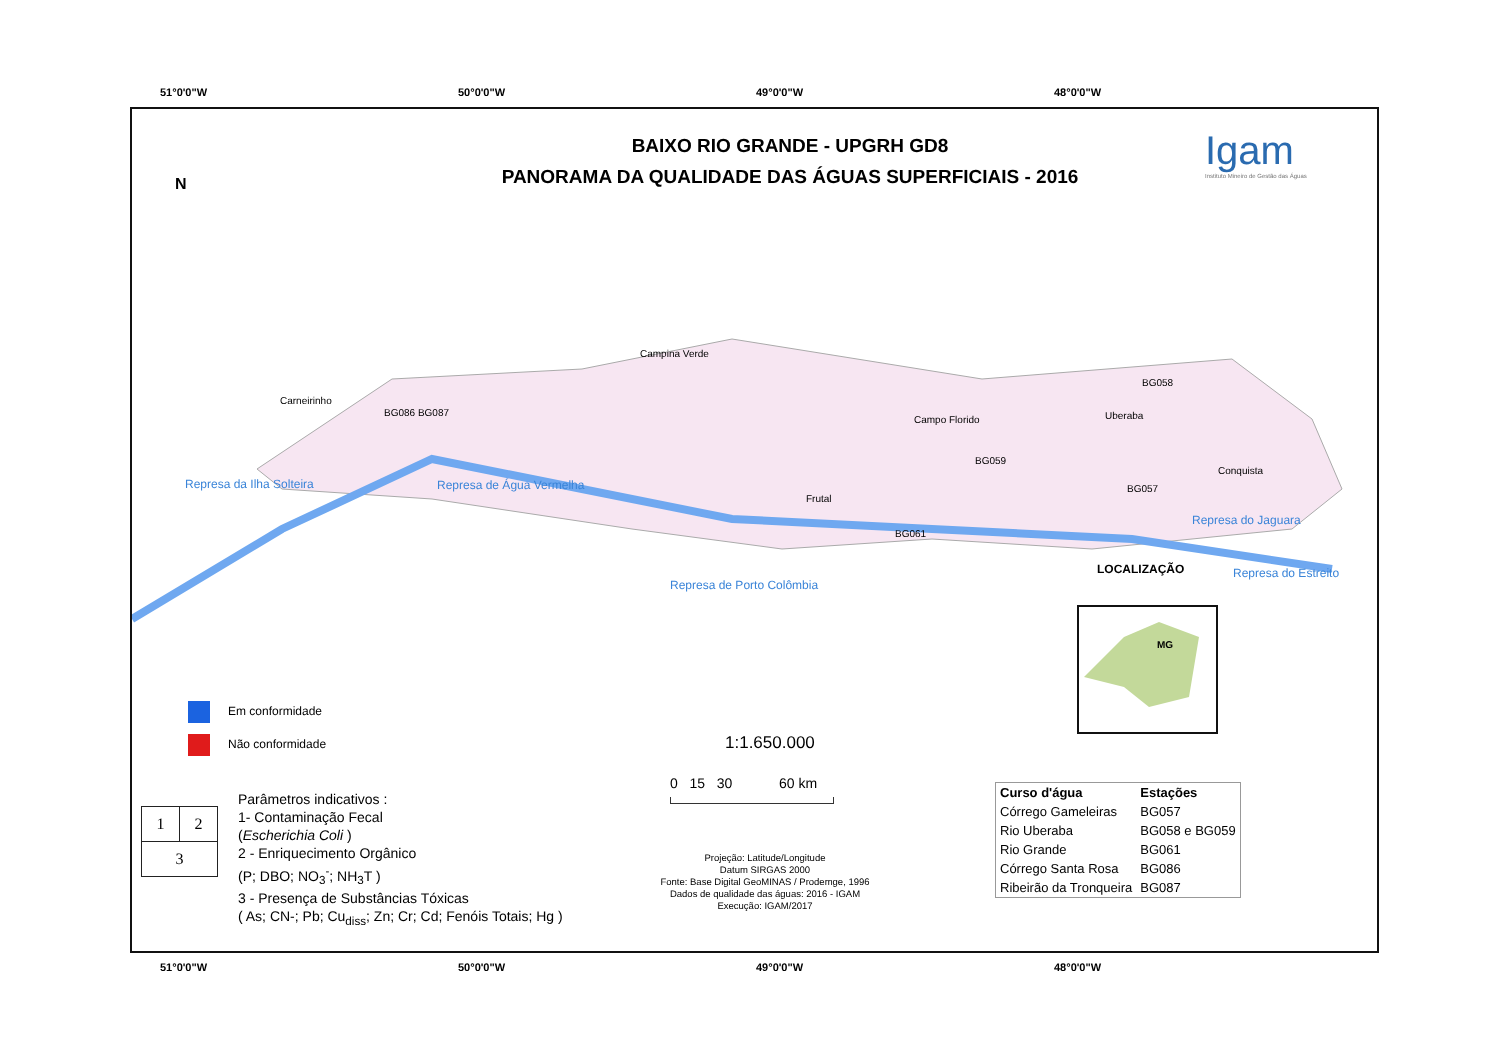51°0'0"W 50°0'0"W 49°0'0"W 48°0'0"W
BAIXO RIO GRANDE - UPGRH GD8
PANORAMA DA QUALIDADE DAS ÁGUAS SUPERFICIAIS - 2016
Igam
Instituto Mineiro de Gestão das Águas
N
Carneirinho
BG086 BG087
Campina Verde
Campo Florido
BG058
Uberaba
BG059
Conquista
BG057
Frutal
BG061
Represa da Ilha Solteira Represa de Água Vermelha
Represa do Jaguara
Represa do Estreito
Represa de Porto Colômbia
LOCALIZAÇÃO
MG
Em conformidade
Não conformidade
| 1 | 2 |
| 3 | |
Parâmetros indicativos :
1- Contaminação Fecal
(Escherichia Coli )
2 - Enriquecimento Orgânico
(P; DBO; NO<sub>3</sub><sup>-</sup>; NH<sub>3</sub>T )
3 - Presença de Substâncias Tóxicas
( As; CN-; Pb; Cu<sub>diss</sub>; Zn; Cr; Cd; Fenóis Totais; Hg )
1:1.650.000
0 15 30 60 km
Projeção: Latitude/Longitude
Datum SIRGAS 2000
Fonte: Base Digital GeoMINAS / Prodemge, 1996
Dados de qualidade das águas: 2016 - IGAM
Execução: IGAM/2017
| Curso d'água | Estações |
| --- | --- |
| Córrego Gameleiras | BG057 |
| Rio Uberaba | BG058 e BG059 |
| Rio Grande | BG061 |
| Córrego Santa Rosa | BG086 |
| Ribeirão da Tronqueira | BG087 |
51°0'0"W 50°0'0"W 49°0'0"W 48°0'0"W